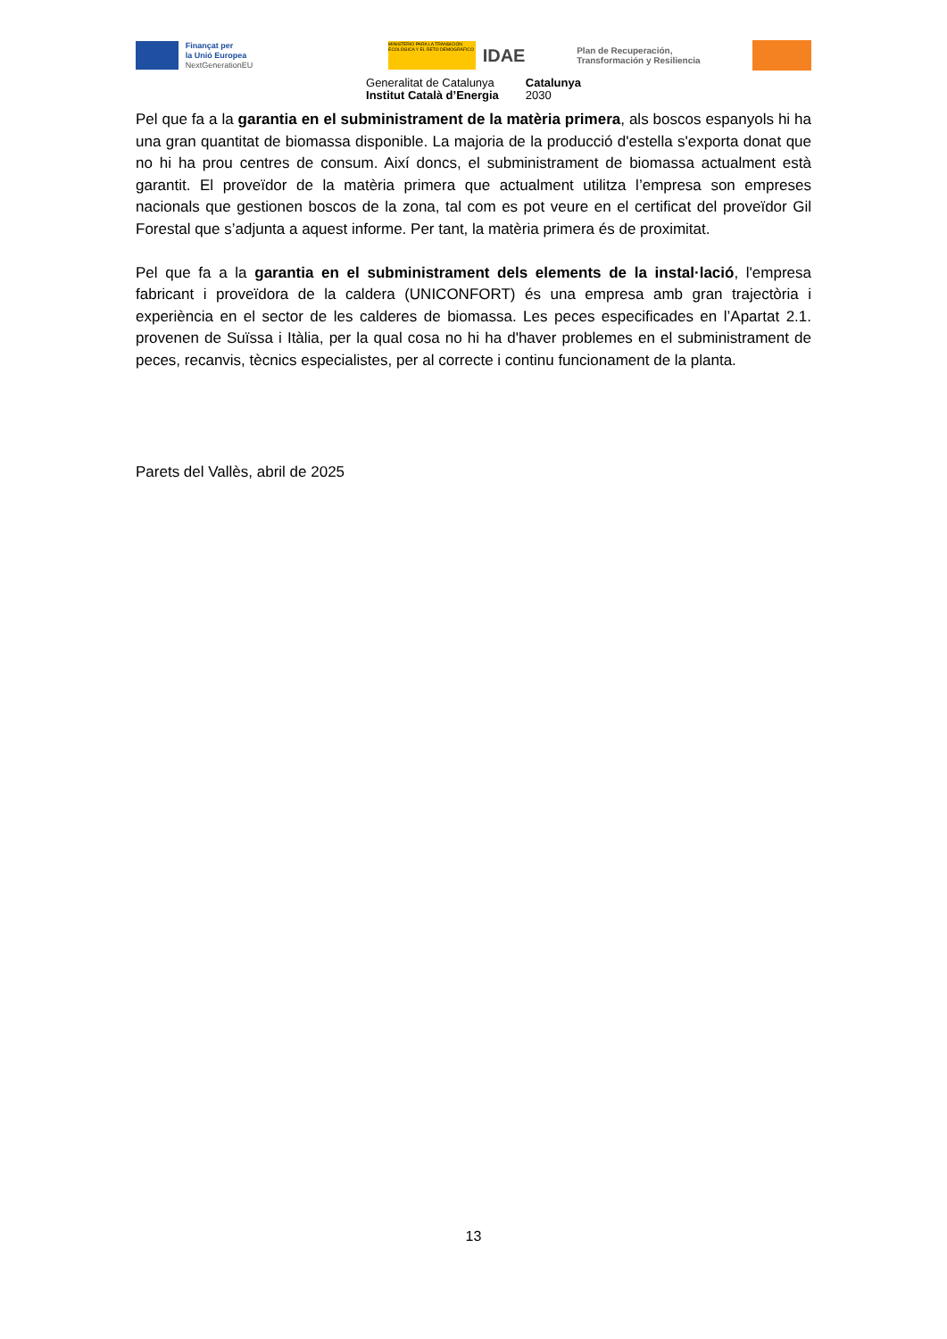Finançat per
la Unió Europea
NextGenerationEU
MINISTERIO PARA LA TRANSICIÓN ECOLÓGICA Y EL RETO DEMOGRÁFICO
IDAE
Plan de Recuperación,
Transformación y Resiliencia
Generalitat de Catalunya
Institut Català d’Energia
Catalunya
2030
Pel que fa a la garantia en el subministrament de la matèria primera, als boscos espanyols hi ha una gran quantitat de biomassa disponible. La majoria de la producció d'estella s'exporta donat que no hi ha prou centres de consum. Així doncs, el subministrament de biomassa actualment està garantit. El proveïdor de la matèria primera que actualment utilitza l’empresa son empreses nacionals que gestionen boscos de la zona, tal com es pot veure en el certificat del proveïdor Gil Forestal que s’adjunta a aquest informe. Per tant, la matèria primera és de proximitat.
Pel que fa a la garantia en el subministrament dels elements de la instal·lació, l'empresa fabricant i proveïdora de la caldera (UNICONFORT) és una empresa amb gran trajectòria i experiència en el sector de les calderes de biomassa. Les peces especificades en l’Apartat 2.1. provenen de Suïssa i Itàlia, per la qual cosa no hi ha d'haver problemes en el subministrament de peces, recanvis, tècnics especialistes, per al correcte i continu funcionament de la planta.
Parets del Vallès, abril de 2025
13